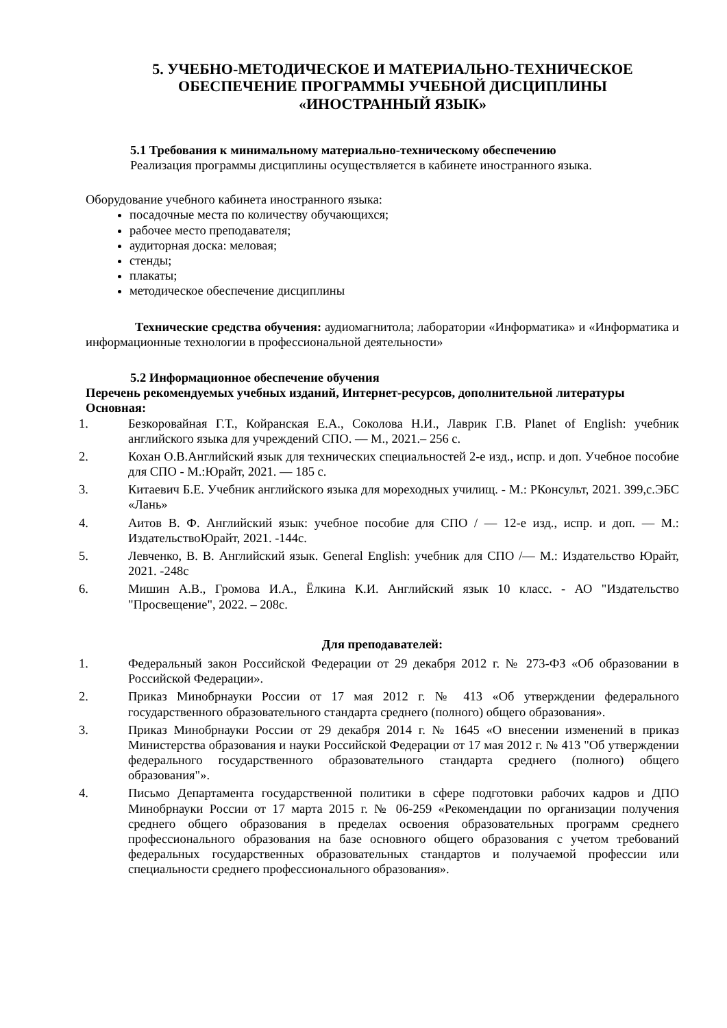5. УЧЕБНО-МЕТОДИЧЕСКОЕ И МАТЕРИАЛЬНО-ТЕХНИЧЕСКОЕ
ОБЕСПЕЧЕНИЕ ПРОГРАММЫ УЧЕБНОЙ ДИСЦИПЛИНЫ
«ИНОСТРАННЫЙ ЯЗЫК»
5.1 Требования к минимальному материально-техническому обеспечению
Реализация программы дисциплины осуществляется в кабинете иностранного языка.
Оборудование учебного кабинета иностранного языка:
посадочные места по количеству обучающихся;
рабочее место преподавателя;
аудиторная доска: меловая;
стенды;
плакаты;
методическое обеспечение дисциплины
Технические средства обучения: аудиомагнитола; лаборатории «Информатика» и «Информатика и информационные технологии в профессиональной деятельности»
5.2 Информационное обеспечение обучения
Перечень рекомендуемых учебных изданий, Интернет-ресурсов, дополнительной литературы
Основная:
1. Безкоровайная Г.Т., Койранская Е.А., Соколова Н.И., Лаврик Г.В. Planet of English: учебник английского языка для учреждений СПО. — М., 2021.– 256 с.
2. Кохан О.В.Английский язык для технических специальностей 2-е изд., испр. и доп. Учебное пособие для СПО - М.:Юрайт, 2021. — 185 с.
3. Китаевич Б.Е. Учебник английского языка для мореходных училищ. - М.: РКонсульт, 2021. 399,с.ЭБС «Лань»
4. Аитов В. Ф. Английский язык: учебное пособие для СПО / — 12-е изд., испр. и доп. — М.: ИздательствоЮрайт, 2021. -144с.
5. Левченко, В. В. Английский язык. General English: учебник для СПО /— М.: Издательство Юрайт, 2021. -248с
6. Мишин А.В., Громова И.А., Ёлкина К.И. Английский язык 10 класс. - АО "Издательство "Просвещение", 2022. – 208с.
Для преподавателей:
1. Федеральный закон Российской Федерации от 29 декабря 2012 г. № 273-ФЗ «Об образовании в Российской Федерации».
2. Приказ Минобрнауки России от 17 мая 2012 г. № 413 «Об утверждении федерального государственного образовательного стандарта среднего (полного) общего образования».
3. Приказ Минобрнауки России от 29 декабря 2014 г. № 1645 «О внесении изменений в приказ Министерства образования и науки Российской Федерации от 17 мая 2012 г. № 413 "Об утверждении федерального государственного образовательного стандарта среднего (полного) общего образования"».
4. Письмо Департамента государственной политики в сфере подготовки рабочих кадров и ДПО Минобрнауки России от 17 марта 2015 г. № 06-259 «Рекомендации по организации получения среднего общего образования в пределах освоения образовательных программ среднего профессионального образования на базе основного общего образования с учетом требований федеральных государственных образовательных стандартов и получаемой профессии или специальности среднего профессионального образования».